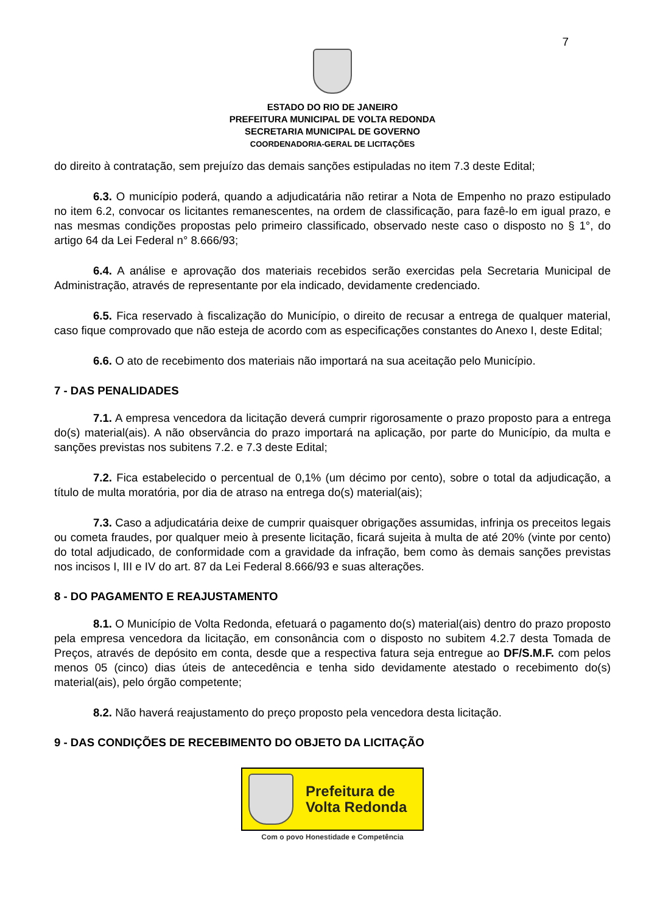7
ESTADO DO RIO DE JANEIRO
PREFEITURA MUNICIPAL DE VOLTA REDONDA
SECRETARIA MUNICIPAL DE GOVERNO
COORDENADORIA-GERAL DE LICITAÇÕES
do direito à contratação, sem prejuízo das demais sanções estipuladas no item 7.3 deste Edital;
6.3. O município poderá, quando a adjudicatária não retirar a Nota de Empenho no prazo estipulado no item 6.2, convocar os licitantes remanescentes, na ordem de classificação, para fazê-lo em igual prazo, e nas mesmas condições propostas pelo primeiro classificado, observado neste caso o disposto no § 1°, do artigo 64 da Lei Federal n° 8.666/93;
6.4. A análise e aprovação dos materiais recebidos serão exercidas pela Secretaria Municipal de Administração, através de representante por ela indicado, devidamente credenciado.
6.5. Fica reservado à fiscalização do Município, o direito de recusar a entrega de qualquer material, caso fique comprovado que não esteja de acordo com as especificações constantes do Anexo I, deste Edital;
6.6. O ato de recebimento dos materiais não importará na sua aceitação pelo Município.
7 - DAS PENALIDADES
7.1. A empresa vencedora da licitação deverá cumprir rigorosamente o prazo proposto para a entrega do(s) material(ais). A não observância do prazo importará na aplicação, por parte do Município, da multa e sanções previstas nos subitens 7.2. e 7.3 deste Edital;
7.2. Fica estabelecido o percentual de 0,1% (um décimo por cento), sobre o total da adjudicação, a título de multa moratória, por dia de atraso na entrega do(s) material(ais);
7.3. Caso a adjudicatária deixe de cumprir quaisquer obrigações assumidas, infrinja os preceitos legais ou cometa fraudes, por qualquer meio à presente licitação, ficará sujeita à multa de até 20% (vinte por cento) do total adjudicado, de conformidade com a gravidade da infração, bem como às demais sanções previstas nos incisos I, III e IV do art. 87 da Lei Federal 8.666/93 e suas alterações.
8 - DO PAGAMENTO E REAJUSTAMENTO
8.1. O Município de Volta Redonda, efetuará o pagamento do(s) material(ais) dentro do prazo proposto pela empresa vencedora da licitação, em consonância com o disposto no subitem 4.2.7 desta Tomada de Preços, através de depósito em conta, desde que a respectiva fatura seja entregue ao DF/S.M.F. com pelos menos 05 (cinco) dias úteis de antecedência e tenha sido devidamente atestado o recebimento do(s) material(ais), pelo órgão competente;
8.2. Não haverá reajustamento do preço proposto pela vencedora desta licitação.
9 - DAS CONDIÇÕES DE RECEBIMENTO DO OBJETO DA LICITAÇÃO
Prefeitura de
Volta Redonda
Com o povo Honestidade e Competência